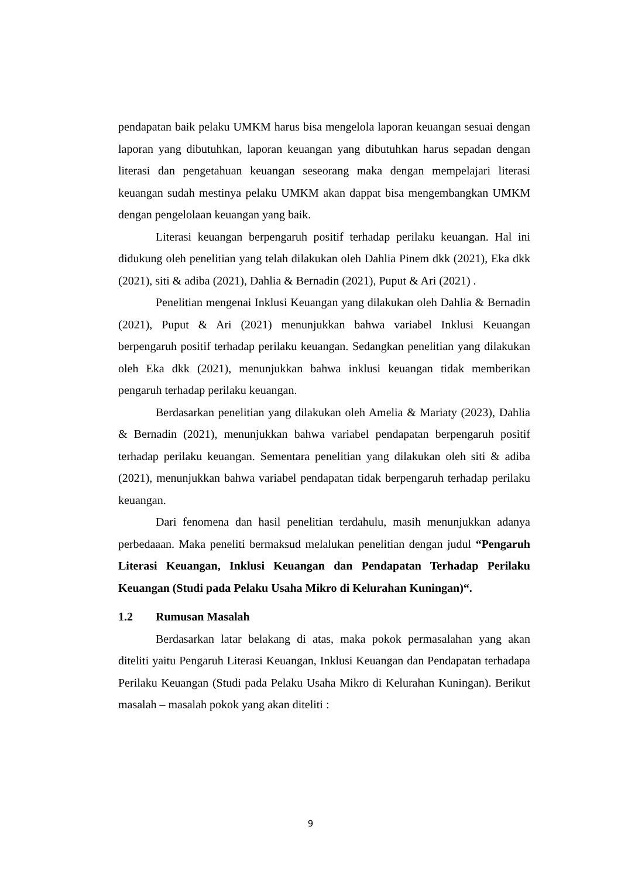pendapatan baik pelaku UMKM harus bisa mengelola laporan keuangan sesuai dengan laporan yang dibutuhkan, laporan keuangan yang dibutuhkan harus sepadan dengan literasi dan pengetahuan keuangan seseorang maka dengan mempelajari literasi keuangan sudah mestinya pelaku UMKM akan dappat bisa mengembangkan UMKM dengan pengelolaan keuangan yang baik.
Literasi keuangan berpengaruh positif terhadap perilaku keuangan. Hal ini didukung oleh penelitian yang telah dilakukan oleh Dahlia Pinem dkk (2021), Eka dkk (2021), siti & adiba (2021), Dahlia & Bernadin (2021), Puput & Ari (2021) .
Penelitian mengenai Inklusi Keuangan yang dilakukan oleh Dahlia & Bernadin (2021), Puput & Ari (2021) menunjukkan bahwa variabel Inklusi Keuangan berpengaruh positif terhadap perilaku keuangan. Sedangkan penelitian yang dilakukan oleh Eka dkk (2021), menunjukkan bahwa inklusi keuangan tidak memberikan pengaruh terhadap perilaku keuangan.
Berdasarkan penelitian yang dilakukan oleh Amelia & Mariaty (2023), Dahlia & Bernadin (2021), menunjukkan bahwa variabel pendapatan berpengaruh positif terhadap perilaku keuangan. Sementara penelitian yang dilakukan oleh siti & adiba (2021), menunjukkan bahwa variabel pendapatan tidak berpengaruh terhadap perilaku keuangan.
Dari fenomena dan hasil penelitian terdahulu, masih menunjukkan adanya perbedaaan. Maka peneliti bermaksud melalukan penelitian dengan judul “Pengaruh Literasi Keuangan, Inklusi Keuangan dan Pendapatan Terhadap Perilaku Keuangan (Studi pada Pelaku Usaha Mikro di Kelurahan Kuningan)“.
1.2 Rumusan Masalah
Berdasarkan latar belakang di atas, maka pokok permasalahan yang akan diteliti yaitu Pengaruh Literasi Keuangan, Inklusi Keuangan dan Pendapatan terhadapa Perilaku Keuangan (Studi pada Pelaku Usaha Mikro di Kelurahan Kuningan). Berikut masalah – masalah pokok yang akan diteliti :
9